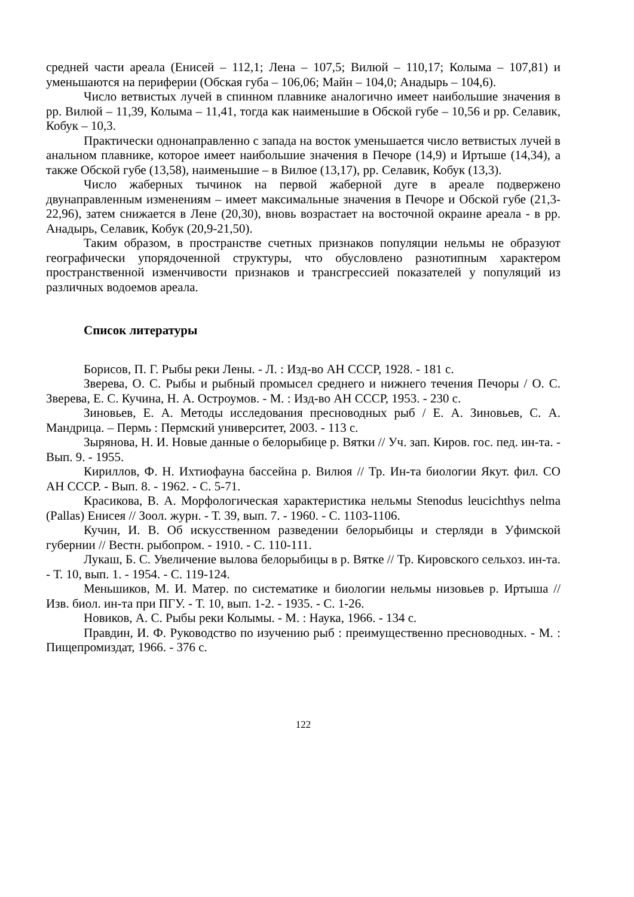средней части ареала (Енисей – 112,1; Лена – 107,5; Вилюй – 110,17; Колыма – 107,81) и уменьшаются на периферии (Обская губа – 106,06; Майн – 104,0; Анадырь – 104,6).
Число ветвистых лучей в спинном плавнике аналогично имеет наибольшие значения в рр. Вилюй – 11,39, Колыма – 11,41, тогда как наименьшие в Обской губе – 10,56 и рр. Селавик, Кобук – 10,3.
Практически однонаправленно с запада на восток уменьшается число ветвистых лучей в анальном плавнике, которое имеет наибольшие значения в Печоре (14,9) и Иртыше (14,34), а также Обской губе (13,58), наименьшие – в Вилюе (13,17), рр. Селавик, Кобук (13,3).
Число жаберных тычинок на первой жаберной дуге в ареале подвержено двунаправленным изменениям – имеет максимальные значения в Печоре и Обской губе (21,3-22,96), затем снижается в Лене (20,30), вновь возрастает на восточной окраине ареала - в рр. Анадырь, Селавик, Кобук (20,9-21,50).
Таким образом, в пространстве счетных признаков популяции нельмы не образуют географически упорядоченной структуры, что обусловлено разнотипным характером пространственной изменчивости признаков и трансгрессией показателей у популяций из различных водоемов ареала.
Список литературы
Борисов, П. Г. Рыбы реки Лены. - Л. : Изд-во АН СССР, 1928. - 181 с.
Зверева, О. С. Рыбы и рыбный промысел среднего и нижнего течения Печоры / О. С. Зверева, Е. С. Кучина, Н. А. Остроумов. - М. : Изд-во АН СССР, 1953. - 230 с.
Зиновьев, Е. А. Методы исследования пресноводных рыб / Е. А. Зиновьев, С. А. Мандрица. – Пермь : Пермский университет, 2003. - 113 с.
Зырянова, Н. И. Новые данные о белорыбице р. Вятки // Уч. зап. Киров. гос. пед. ин-та. - Вып. 9. - 1955.
Кириллов, Ф. Н. Ихтиофауна бассейна р. Вилюя // Тр. Ин-та биологии Якут. фил. СО АН СССР. - Вып. 8. - 1962. - С. 5-71.
Красикова, В. А. Морфологическая характеристика нельмы Stenodus leucichthys nelma (Pallas) Енисея // Зоол. журн. - Т. 39, вып. 7. - 1960. - С. 1103-1106.
Кучин, И. В. Об искусственном разведении белорыбицы и стерляди в Уфимской губернии // Вестн. рыбопром. - 1910. - С. 110-111.
Лукаш, Б. С. Увеличение вылова белорыбицы в р. Вятке // Тр. Кировского сельхоз. ин-та. - Т. 10, вып. 1. - 1954. - С. 119-124.
Меньшиков, М. И. Матер. по систематике и биологии нельмы низовьев р. Иртыша // Изв. биол. ин-та при ПГУ. - Т. 10, вып. 1-2. - 1935. - С. 1-26.
Новиков, А. С. Рыбы реки Колымы. - М. : Наука, 1966. - 134 с.
Правдин, И. Ф. Руководство по изучению рыб : преимущественно пресноводных. - М. : Пищепромиздат, 1966. - 376 с.
122